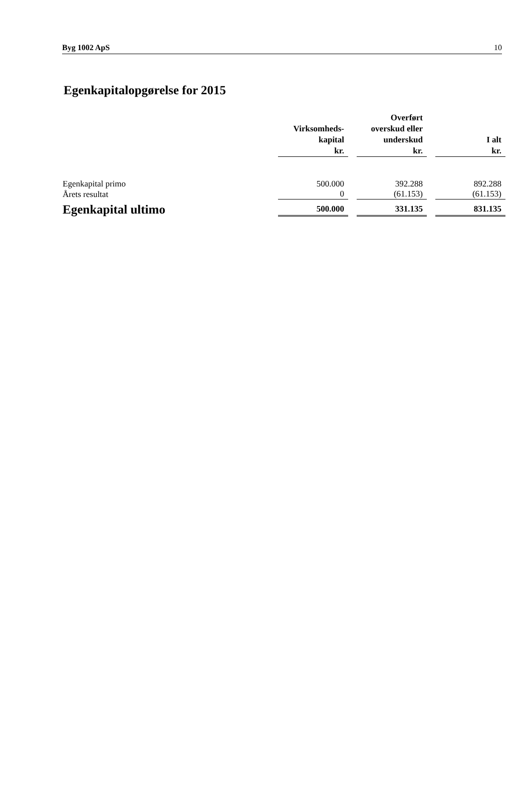Byg 1002 ApS 10
Egenkapitalopgørelse for 2015
| | Virksomheds- kapital kr. | | Overført overskud eller underskud kr. | | I alt kr. |
| --- | --- | --- | --- | --- | --- |
| Egenkapital primo | 500.000 | | 392.288 | | 892.288 |
| Årets resultat | 0 | | (61.153) | | (61.153) |
| Egenkapital ultimo | 500.000 | | 331.135 | | 831.135 |